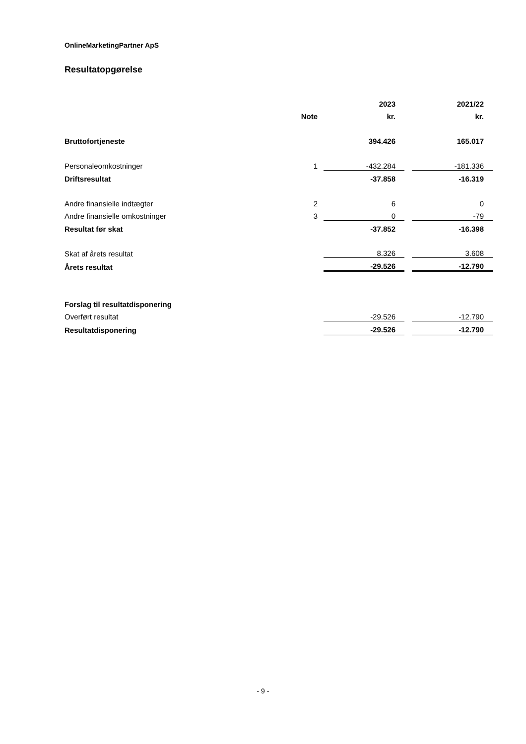OnlineMarketingPartner ApS
Resultatopgørelse
| | | | 2023 | | 2021/22 |
| --- | --- | --- | --- | --- | --- |
| | Note | | kr. | | kr. |
| Bruttofortjeneste | | | 394.426 | | 165.017 |
| Personaleomkostninger | 1 | | -432.284 | | -181.336 |
| Driftsresultat | | | -37.858 | | -16.319 |
| Andre finansielle indtægter | 2 | | 6 | | 0 |
| Andre finansielle omkostninger | 3 | | 0 | | -79 |
| Resultat før skat | | | -37.852 | | -16.398 |
| Skat af årets resultat | | | 8.326 | | 3.608 |
| Årets resultat | | | -29.526 | | -12.790 |
| Forslag til resultatdisponering | | | | | |
| Overført resultat | | | -29.526 | | -12.790 |
| Resultatdisponering | | | -29.526 | | -12.790 |
- 9 -